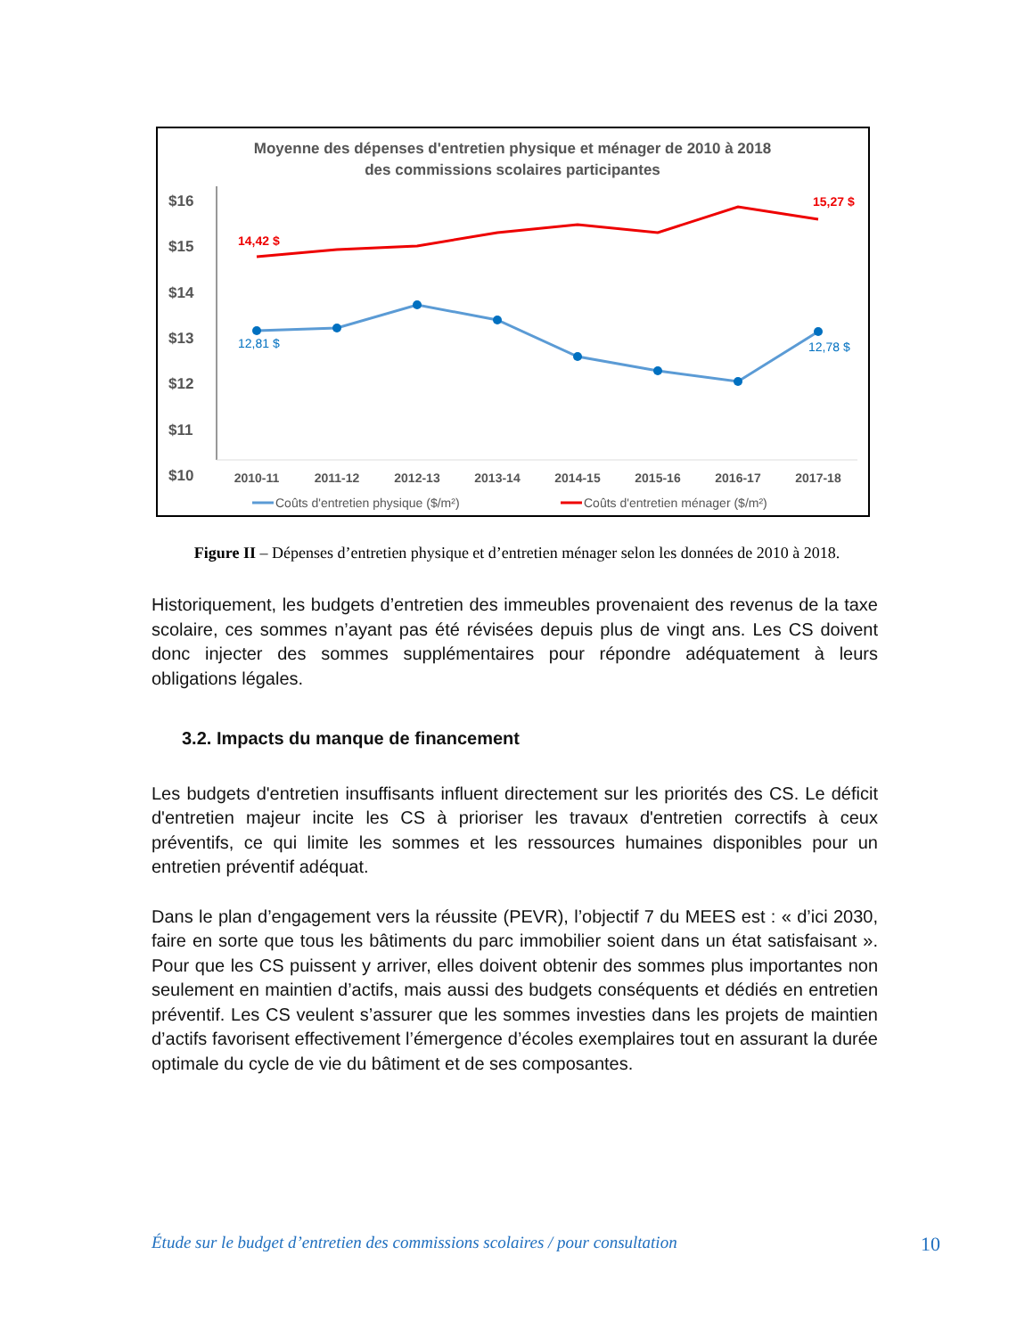Moyenne des dépenses d'entretien physique et ménager de 2010 à 2018
des commissions scolaires participantes
$16
$15
$14
$13
$12
$11
$10
2010-11
2011-12
2012-13
2013-14
2014-15
2015-16
2016-17
2017-18
14,42 $
15,27 $
12,81 $
12,78 $
Coûts d'entretien physique ($/m²)
Coûts d'entretien ménager ($/m²)
Figure II – Dépenses d’entretien physique et d’entretien ménager selon les données de 2010 à 2018.
Historiquement, les budgets d’entretien des immeubles provenaient des revenus de la taxe scolaire, ces sommes n’ayant pas été révisées depuis plus de vingt ans. Les CS doivent donc injecter des sommes supplémentaires pour répondre adéquatement à leurs obligations légales.
3.2. Impacts du manque de financement
Les budgets d'entretien insuffisants influent directement sur les priorités des CS. Le déficit d'entretien majeur incite les CS à prioriser les travaux d'entretien correctifs à ceux préventifs, ce qui limite les sommes et les ressources humaines disponibles pour un entretien préventif adéquat.
Dans le plan d’engagement vers la réussite (PEVR), l’objectif 7 du MEES est : « d’ici 2030, faire en sorte que tous les bâtiments du parc immobilier soient dans un état satisfaisant ». Pour que les CS puissent y arriver, elles doivent obtenir des sommes plus importantes non seulement en maintien d’actifs, mais aussi des budgets conséquents et dédiés en entretien préventif. Les CS veulent s’assurer que les sommes investies dans les projets de maintien d’actifs favorisent effectivement l’émergence d’écoles exemplaires tout en assurant la durée optimale du cycle de vie du bâtiment et de ses composantes.
Étude sur le budget d’entretien des commissions scolaires / pour consultation 10